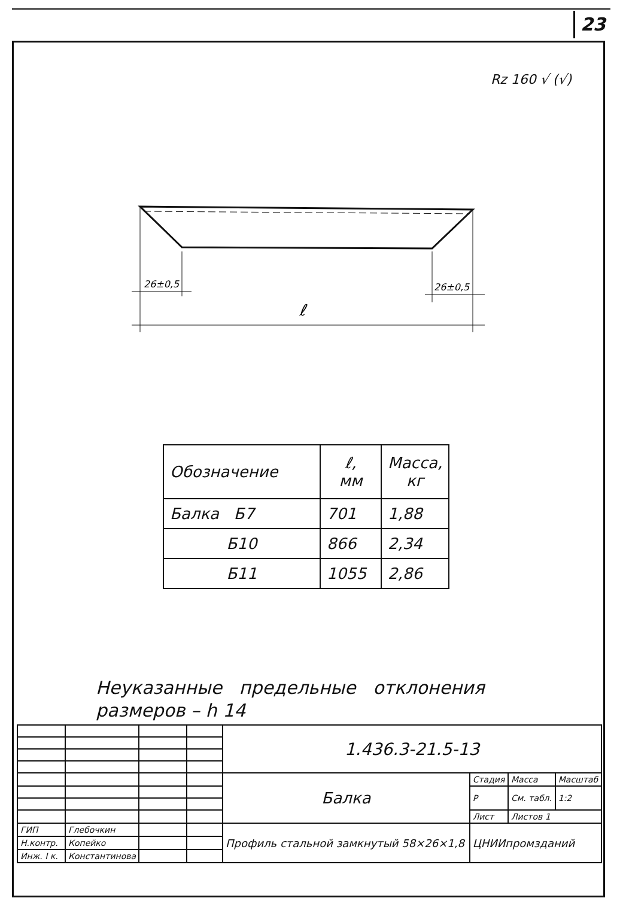23
Rz 160 √ (√)
26±0,5
26±0,5
ℓ
| Обозначение | ℓ, мм | Масса, кг |
| --- | --- | --- |
| Балка Б7 | 701 | 1,88 |
| Б10 | 866 | 2,34 |
| Б11 | 1055 | 2,86 |
Неуказанные предельные отклонения
размеров – h 14
| | | | | 1.436.3-21.5-13 | | | |
| | | | | Балка | Стадия | Масса | Масштаб |
| | | | | | Р | См. табл. | 1:2 |
| | | | | | Лист | Листов 1 | |
| ГИП | Глебочкин | | | Профиль стальной замкнутый 58×26×1,8 | ЦНИИпромзданий | | |
| Н.контр. | Копейко | | | | | | |
| Инж. I к. | Константинова | | | | | | |